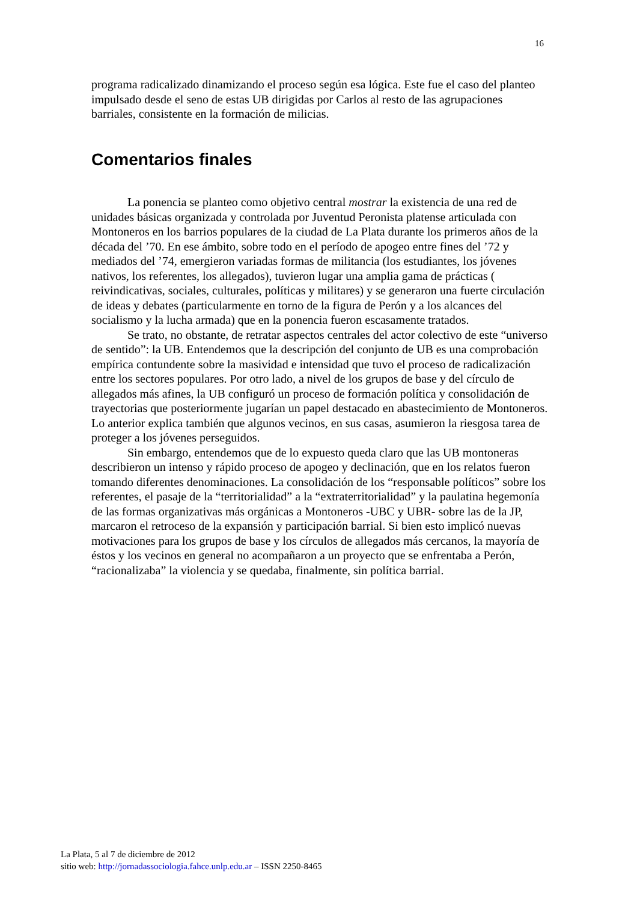16
programa radicalizado dinamizando el proceso según esa lógica. Este fue el caso del planteo impulsado desde el seno de estas UB dirigidas por Carlos al resto de las agrupaciones barriales, consistente en la formación de milicias.
Comentarios finales
La ponencia se planteo como objetivo central mostrar la existencia de una red de unidades básicas organizada y controlada por Juventud Peronista platense articulada con Montoneros en los barrios populares de la ciudad de La Plata durante los primeros años de la década del ’70. En ese ámbito, sobre todo en el período de apogeo entre fines del ’72 y mediados del ’74, emergieron variadas formas de militancia (los estudiantes, los jóvenes nativos, los referentes, los allegados), tuvieron lugar una amplia gama de prácticas ( reivindicativas, sociales, culturales, políticas y militares) y se generaron una fuerte circulación de ideas y debates (particularmente en torno de la figura de Perón y a los alcances del socialismo y la lucha armada) que en la ponencia fueron escasamente tratados.
Se trato, no obstante, de retratar aspectos centrales del actor colectivo de este “universo de sentido”: la UB. Entendemos que la descripción del conjunto de UB es una comprobación empírica contundente sobre la masividad e intensidad que tuvo el proceso de radicalización entre los sectores populares. Por otro lado, a nivel de los grupos de base y del círculo de allegados más afines, la UB configuró un proceso de formación política y consolidación de trayectorias que posteriormente jugarían un papel destacado en abastecimiento de Montoneros. Lo anterior explica también que algunos vecinos, en sus casas, asumieron la riesgosa tarea de proteger a los jóvenes perseguidos.
Sin embargo, entendemos que de lo expuesto queda claro que las UB montoneras describieron un intenso y rápido proceso de apogeo y declinación, que en los relatos fueron tomando diferentes denominaciones. La consolidación de los “responsable políticos” sobre los referentes, el pasaje de la “territorialidad” a la “extraterritorialidad” y la paulatina hegemonía de las formas organizativas más orgánicas a Montoneros -UBC y UBR- sobre las de la JP, marcaron el retroceso de la expansión y participación barrial. Si bien esto implicó nuevas motivaciones para los grupos de base y los círculos de allegados más cercanos, la mayoría de éstos y los vecinos en general no acompañaron a un proyecto que se enfrentaba a Perón, “racionalizaba” la violencia y se quedaba, finalmente, sin política barrial.
La Plata, 5 al 7 de diciembre de 2012
sitio web: http://jornadassociologia.fahce.unlp.edu.ar – ISSN 2250-8465